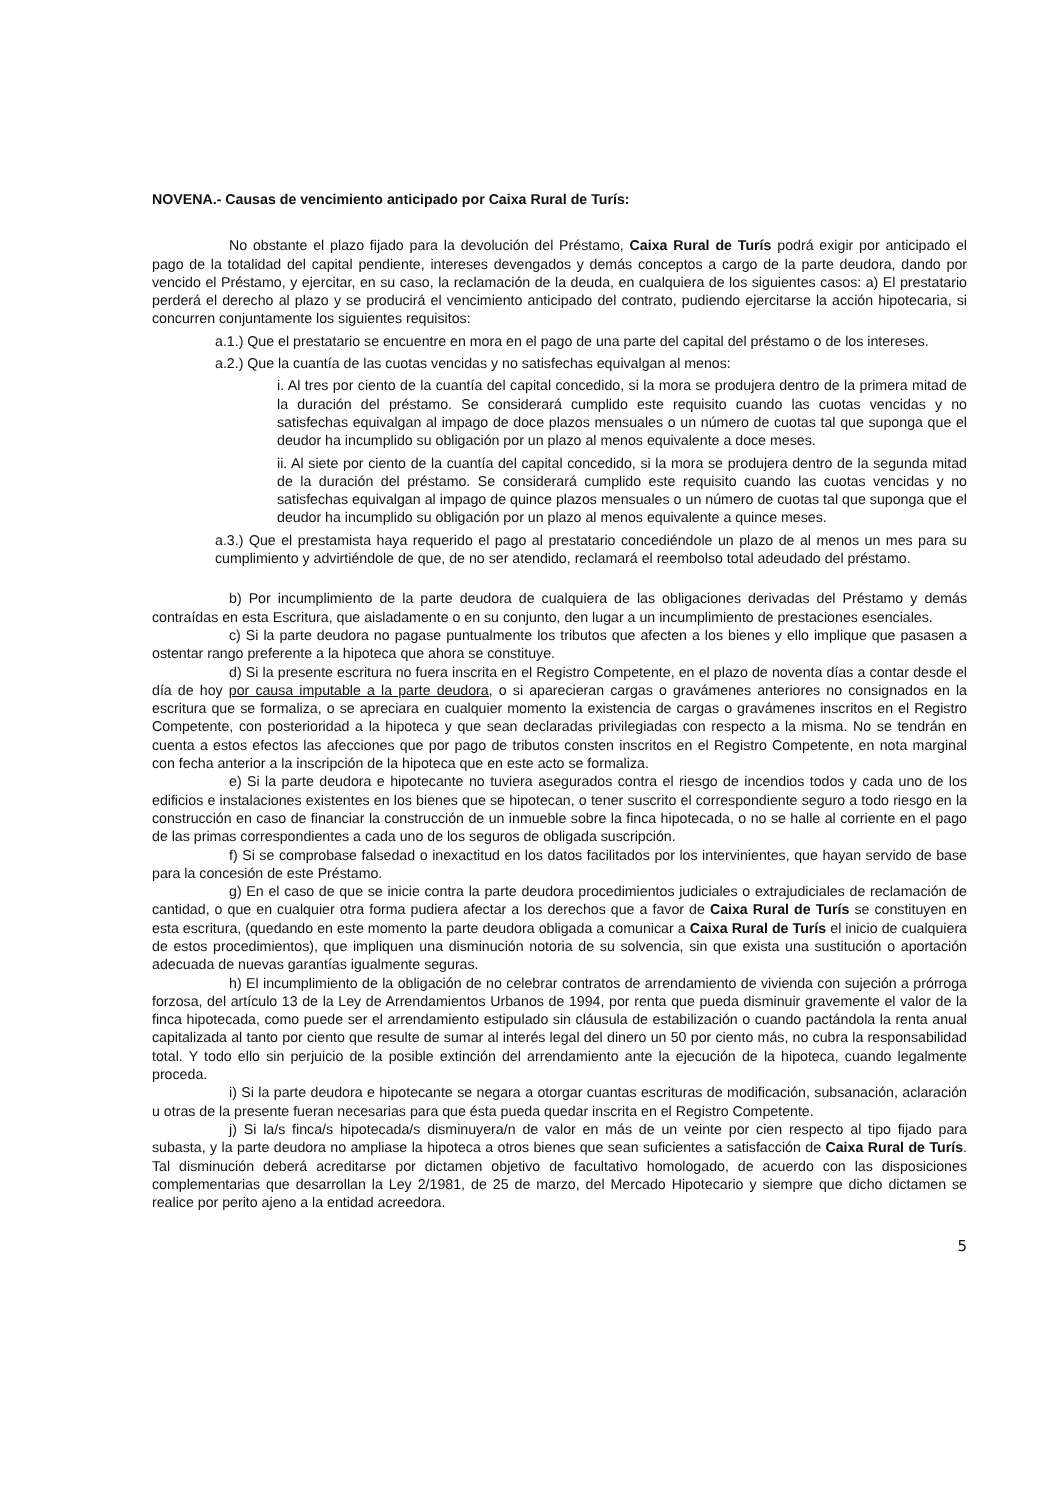NOVENA.- Causas de vencimiento anticipado por Caixa Rural de Turís:
No obstante el plazo fijado para la devolución del Préstamo, Caixa Rural de Turís podrá exigir por anticipado el pago de la totalidad del capital pendiente, intereses devengados y demás conceptos a cargo de la parte deudora, dando por vencido el Préstamo, y ejercitar, en su caso, la reclamación de la deuda, en cualquiera de los siguientes casos: a) El prestatario perderá el derecho al plazo y se producirá el vencimiento anticipado del contrato, pudiendo ejercitarse la acción hipotecaria, si concurren conjuntamente los siguientes requisitos:
a.1.) Que el prestatario se encuentre en mora en el pago de una parte del capital del préstamo o de los intereses.
a.2.) Que la cuantía de las cuotas vencidas y no satisfechas equivalgan al menos:
i. Al tres por ciento de la cuantía del capital concedido, si la mora se produjera dentro de la primera mitad de la duración del préstamo. Se considerará cumplido este requisito cuando las cuotas vencidas y no satisfechas equivalgan al impago de doce plazos mensuales o un número de cuotas tal que suponga que el deudor ha incumplido su obligación por un plazo al menos equivalente a doce meses.
ii. Al siete por ciento de la cuantía del capital concedido, si la mora se produjera dentro de la segunda mitad de la duración del préstamo. Se considerará cumplido este requisito cuando las cuotas vencidas y no satisfechas equivalgan al impago de quince plazos mensuales o un número de cuotas tal que suponga que el deudor ha incumplido su obligación por un plazo al menos equivalente a quince meses.
a.3.) Que el prestamista haya requerido el pago al prestatario concediéndole un plazo de al menos un mes para su cumplimiento y advirtiéndole de que, de no ser atendido, reclamará el reembolso total adeudado del préstamo.
b) Por incumplimiento de la parte deudora de cualquiera de las obligaciones derivadas del Préstamo y demás contraídas en esta Escritura, que aisladamente o en su conjunto, den lugar a un incumplimiento de prestaciones esenciales.
c) Si la parte deudora no pagase puntualmente los tributos que afecten a los bienes y ello implique que pasasen a ostentar rango preferente a la hipoteca que ahora se constituye.
d) Si la presente escritura no fuera inscrita en el Registro Competente, en el plazo de noventa días a contar desde el día de hoy por causa imputable a la parte deudora, o si aparecieran cargas o gravámenes anteriores no consignados en la escritura que se formaliza, o se apreciara en cualquier momento la existencia de cargas o gravámenes inscritos en el Registro Competente, con posterioridad a la hipoteca y que sean declaradas privilegiadas con respecto a la misma. No se tendrán en cuenta a estos efectos las afecciones que por pago de tributos consten inscritos en el Registro Competente, en nota marginal con fecha anterior a la inscripción de la hipoteca que en este acto se formaliza.
e) Si la parte deudora e hipotecante no tuviera asegurados contra el riesgo de incendios todos y cada uno de los edificios e instalaciones existentes en los bienes que se hipotecan, o tener suscrito el correspondiente seguro a todo riesgo en la construcción en caso de financiar la construcción de un inmueble sobre la finca hipotecada, o no se halle al corriente en el pago de las primas correspondientes a cada uno de los seguros de obligada suscripción.
f) Si se comprobase falsedad o inexactitud en los datos facilitados por los intervinientes, que hayan servido de base para la concesión de este Préstamo.
g) En el caso de que se inicie contra la parte deudora procedimientos judiciales o extrajudiciales de reclamación de cantidad, o que en cualquier otra forma pudiera afectar a los derechos que a favor de Caixa Rural de Turís se constituyen en esta escritura, (quedando en este momento la parte deudora obligada a comunicar a Caixa Rural de Turís el inicio de cualquiera de estos procedimientos), que impliquen una disminución notoria de su solvencia, sin que exista una sustitución o aportación adecuada de nuevas garantías igualmente seguras.
h) El incumplimiento de la obligación de no celebrar contratos de arrendamiento de vivienda con sujeción a prórroga forzosa, del artículo 13 de la Ley de Arrendamientos Urbanos de 1994, por renta que pueda disminuir gravemente el valor de la finca hipotecada, como puede ser el arrendamiento estipulado sin cláusula de estabilización o cuando pactándola la renta anual capitalizada al tanto por ciento que resulte de sumar al interés legal del dinero un 50 por ciento más, no cubra la responsabilidad total. Y todo ello sin perjuicio de la posible extinción del arrendamiento ante la ejecución de la hipoteca, cuando legalmente proceda.
i) Si la parte deudora e hipotecante se negara a otorgar cuantas escrituras de modificación, subsanación, aclaración u otras de la presente fueran necesarias para que ésta pueda quedar inscrita en el Registro Competente.
j) Si la/s finca/s hipotecada/s disminuyera/n de valor en más de un veinte por cien respecto al tipo fijado para subasta, y la parte deudora no ampliase la hipoteca a otros bienes que sean suficientes a satisfacción de Caixa Rural de Turís. Tal disminución deberá acreditarse por dictamen objetivo de facultativo homologado, de acuerdo con las disposiciones complementarias que desarrollan la Ley 2/1981, de 25 de marzo, del Mercado Hipotecario y siempre que dicho dictamen se realice por perito ajeno a la entidad acreedora.
5